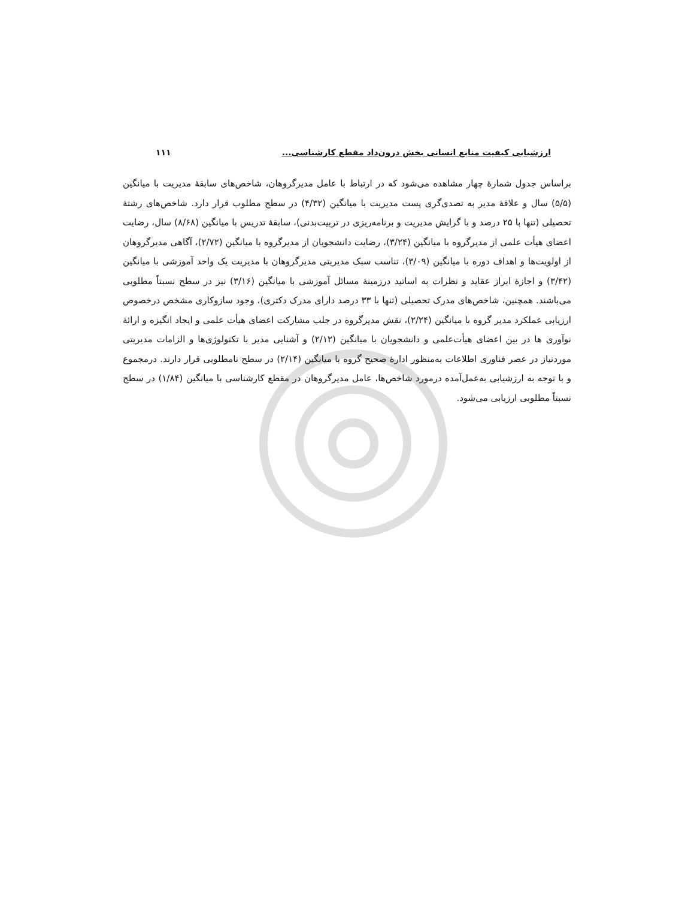ارزشیابی کیفیت منابع انسانی بخش درون‌داد مقطع کارشناسی... ۱۱۱
براساس جدول شمارهٔ چهار مشاهده می‌شود که در ارتباط با عامل مدیرگروهان، شاخص‌های سابقهٔ مدیریت با میانگین (۵/۵) سال و علاقهٔ مدیر به تصدی‌گری پست مدیریت با میانگین (۴/۳۲) در سطح مطلوب قرار دارد. شاخص‌های رشتهٔ تحصیلی (تنها با ۲۵ درصد و با گرایش مدیریت و برنامه‌ریزی در تربیت‌بدنی)، سابقهٔ تدریس با میانگین (۸/۶۸) سال، رضایت اعضای هیأت علمی از مدیرگروه با میانگین (۳/۲۴)، رضایت دانشجویان از مدیرگروه با میانگین (۲/۷۲)، آگاهی مدیرگروهان از اولویت‌ها و اهداف دوره با میانگین (۳/۰۹)، تناسب سبک مدیریتی مدیرگروهان با مدیریت یک واحد آموزشی با میانگین (۳/۴۲) و اجازهٔ ابراز عقاید و نظرات به اساتید درزمینهٔ مسائل آموزشی با میانگین (۳/۱۶) نیز در سطح نسبتاً مطلوبی می‌باشند. همچنین، شاخص‌های مدرک تحصیلی (تنها با ۳۳ درصد دارای مدرک دکتری)، وجود سازوکاری مشخص درخصوص ارزیابی عملکرد مدیر گروه با میانگین (۲/۲۴)، نقش مدیرگروه در جلب مشارکت اعضای هیأت علمی و ایجاد انگیزه و ارائهٔ نوآوری ها در بین اعضای هیأت‌علمی و دانشجویان با میانگین (۲/۱۲) و آشنایی مدیر با تکنولوژی‌ها و الزامات مدیریتی موردنیاز در عصر فناوری اطلاعات به‌منظور ادارهٔ صحیح گروه با میانگین (۲/۱۴) در سطح نامطلوبی قرار دارند. درمجموع و با توجه به ارزشیابی به‌عمل‌آمده درمورد شاخص‌ها، عامل مدیرگروهان در مقطع کارشناسی با میانگین (۱/۸۴) در سطح نسبتاً مطلوبی ارزیابی می‌شود.